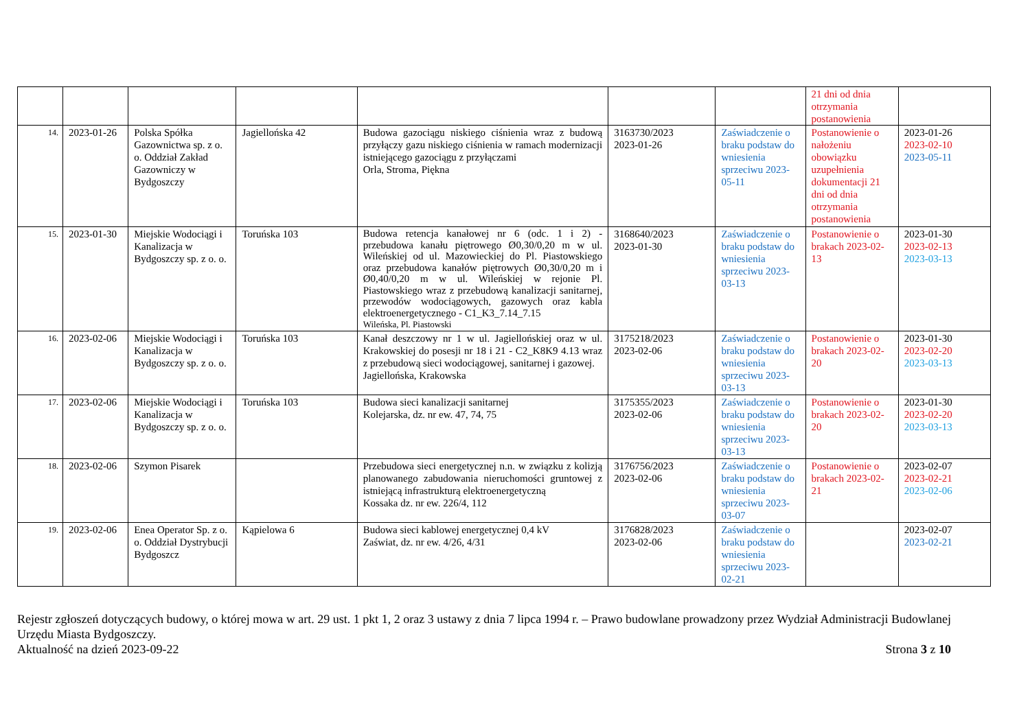| | | | | | | | 21 dni od dnia otrzymania postanowienia | |
| 14. | 2023-01-26 | Polska Spółka Gazownictwa sp. z o. o. Oddział Zakład Gazowniczy w Bydgoszczy | Jagiellońska 42 | Budowa gazociągu niskiego ciśnienia wraz z budową przyłączy gazu niskiego ciśnienia w ramach modernizacji istniejącego gazociągu z przyłączami Orla, Stroma, Piękna | 3163730/2023 2023-01-26 | Zaświadczenie o braku podstaw do wniesienia sprzeciwu 2023-05-11 | Postanowienie o nałożeniu obowiązku uzupełnienia dokumentacji 21 dni od dnia otrzymania postanowienia | 2023-01-26 2023-02-10 2023-05-11 |
| 15. | 2023-01-30 | Miejskie Wodociągi i Kanalizacja w Bydgoszczy sp. z o. o. | Toruńska 103 | Budowa retencja kanałowej nr 6 (odc. 1 i 2) - przebudowa kanału piętrowego Ø0,30/0,20 m w ul. Wileńskiej od ul. Mazowieckiej do Pl. Piastowskiego oraz przebudowa kanałów piętrowych Ø0,30/0,20 m i Ø0,40/0,20 m w ul. Wileńskiej w rejonie Pl. Piastowskiego wraz z przebudową kanalizacji sanitarnej, przewodów wodociągowych, gazowych oraz kabla elektroenergetycznego - C1_K3_7.14_7.15 Wileńska, Pl. Piastowski | 3168640/2023 2023-01-30 | Zaświadczenie o braku podstaw do wniesienia sprzeciwu 2023-03-13 | Postanowienie o brakach 2023-02-13 | 2023-01-30 2023-02-13 2023-03-13 |
| 16. | 2023-02-06 | Miejskie Wodociągi i Kanalizacja w Bydgoszczy sp. z o. o. | Toruńska 103 | Kanał deszczowy nr 1 w ul. Jagiellońskiej oraz w ul. Krakowskiej do posesji nr 18 i 21 - C2_K8K9 4.13 wraz z przebudową sieci wodociągowej, sanitarnej i gazowej. Jagiellońska, Krakowska | 3175218/2023 2023-02-06 | Zaświadczenie o braku podstaw do wniesienia sprzeciwu 2023-03-13 | Postanowienie o brakach 2023-02-20 | 2023-01-30 2023-02-20 2023-03-13 |
| 17. | 2023-02-06 | Miejskie Wodociągi i Kanalizacja w Bydgoszczy sp. z o. o. | Toruńska 103 | Budowa sieci kanalizacji sanitarnej Kolejarska, dz. nr ew. 47, 74, 75 | 3175355/2023 2023-02-06 | Zaświadczenie o braku podstaw do wniesienia sprzeciwu 2023-03-13 | Postanowienie o brakach 2023-02-20 | 2023-01-30 2023-02-20 2023-03-13 |
| 18. | 2023-02-06 | Szymon Pisarek | | Przebudowa sieci energetycznej n.n. w związku z kolizją planowanego zabudowania nieruchomości gruntowej z istniejącą infrastrukturą elektroenergetyczną Kossaka dz. nr ew. 226/4, 112 | 3176756/2023 2023-02-06 | Zaświadczenie o braku podstaw do wniesienia sprzeciwu 2023-03-07 | Postanowienie o brakach 2023-02-21 | 2023-02-07 2023-02-21 2023-02-06 |
| 19. | 2023-02-06 | Enea Operator Sp. z o. o. Oddział Dystrybucji Bydgoszcz | Kąpielowa 6 | Budowa sieci kablowej energetycznej 0,4 kV Zaświat, dz. nr ew. 4/26, 4/31 | 3176828/2023 2023-02-06 | Zaświadczenie o braku podstaw do wniesienia sprzeciwu 2023-02-21 | | 2023-02-07 2023-02-21 |
Rejestr zgłoszeń dotyczących budowy, o której mowa w art. 29 ust. 1 pkt 1, 2 oraz 3 ustawy z dnia 7 lipca 1994 r. – Prawo budowlane prowadzony przez Wydział Administracji Budowlanej Urzędu Miasta Bydgoszczy.
Aktualność na dzień 2023-09-22 Strona 3 z 10